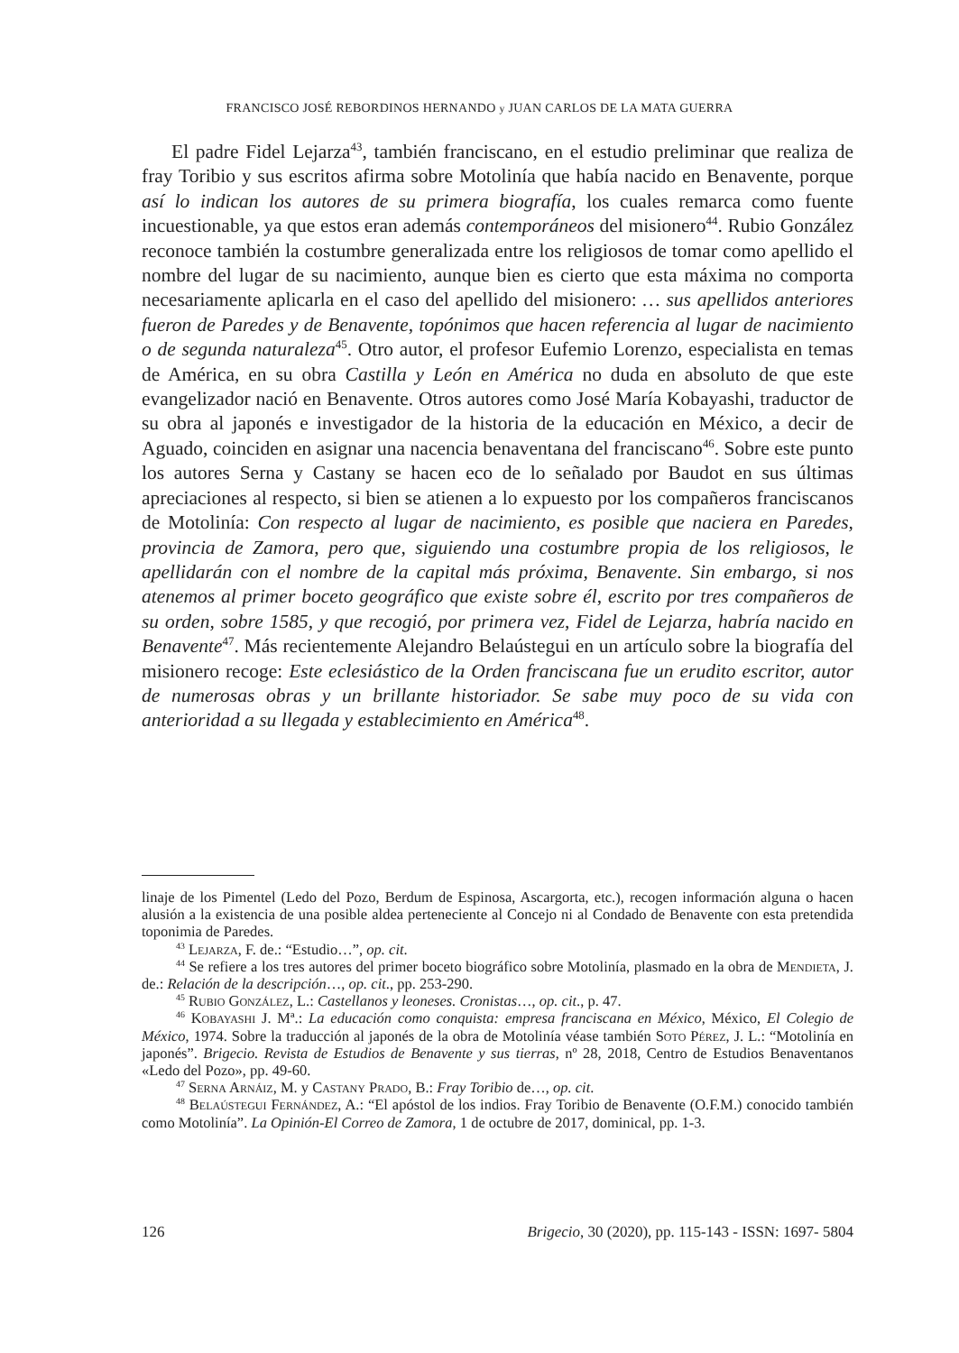FRANCISCO JOSÉ REBORDINOS HERNANDO y JUAN CARLOS DE LA MATA GUERRA
El padre Fidel Lejarza<sup>43</sup>, también franciscano, en el estudio preliminar que realiza de fray Toribio y sus escritos afirma sobre Motolinía que había nacido en Benavente, porque así lo indican los autores de su primera biografía, los cuales remarca como fuente incuestionable, ya que estos eran además contemporáneos del misionero<sup>44</sup>. Rubio González reconoce también la costumbre generalizada entre los religiosos de tomar como apellido el nombre del lugar de su nacimiento, aunque bien es cierto que esta máxima no comporta necesariamente aplicarla en el caso del apellido del misionero: … sus apellidos anteriores fueron de Paredes y de Benavente, topónimos que hacen referencia al lugar de nacimiento o de segunda naturaleza<sup>45</sup>. Otro autor, el profesor Eufemio Lorenzo, especialista en temas de América, en su obra Castilla y León en América no duda en absoluto de que este evangelizador nació en Benavente. Otros autores como José María Kobayashi, traductor de su obra al japonés e investigador de la historia de la educación en México, a decir de Aguado, coinciden en asignar una nacencia benaventana del franciscano<sup>46</sup>. Sobre este punto los autores Serna y Castany se hacen eco de lo señalado por Baudot en sus últimas apreciaciones al respecto, si bien se atienen a lo expuesto por los compañeros franciscanos de Motolinía: Con respecto al lugar de nacimiento, es posible que naciera en Paredes, provincia de Zamora, pero que, siguiendo una costumbre propia de los religiosos, le apellidarán con el nombre de la capital más próxima, Benavente. Sin embargo, si nos atenemos al primer boceto geográfico que existe sobre él, escrito por tres compañeros de su orden, sobre 1585, y que recogió, por primera vez, Fidel de Lejarza, habría nacido en Benavente<sup>47</sup>. Más recientemente Alejandro Belaústegui en un artículo sobre la biografía del misionero recoge: Este eclesiástico de la Orden franciscana fue un erudito escritor, autor de numerosas obras y un brillante historiador. Se sabe muy poco de su vida con anterioridad a su llegada y establecimiento en América<sup>48</sup>.
linaje de los Pimentel (Ledo del Pozo, Berdum de Espinosa, Ascargorta, etc.), recogen información alguna o hacen alusión a la existencia de una posible aldea perteneciente al Concejo ni al Condado de Benavente con esta pretendida toponimia de Paredes.
<sup>43</sup> Lejarza, F. de.: “Estudio…”, op. cit.
<sup>44</sup> Se refiere a los tres autores del primer boceto biográfico sobre Motolinía, plasmado en la obra de Mendieta, J. de.: Relación de la descripción…, op. cit., pp. 253-290.
<sup>45</sup> Rubio González, L.: Castellanos y leoneses. Cronistas…, op. cit., p. 47.
<sup>46</sup> Kobayashi J. Mª.: La educación como conquista: empresa franciscana en México, México, El Colegio de México, 1974. Sobre la traducción al japonés de la obra de Motolinía véase también Soto Pérez, J. L.: “Motolinía en japonés”. Brigecio. Revista de Estudios de Benavente y sus tierras, nº 28, 2018, Centro de Estudios Benaventanos «Ledo del Pozo», pp. 49-60.
<sup>47</sup> Serna Arnáiz, M. y Castany Prado, B.: Fray Toribio de…, op. cit.
<sup>48</sup> Belaústegui Fernández, A.: “El apóstol de los indios. Fray Toribio de Benavente (O.F.M.) conocido también como Motolinía”. La Opinión-El Correo de Zamora, 1 de octubre de 2017, dominical, pp. 1-3.
126 Brigecio, 30 (2020), pp. 115-143 - ISSN: 1697- 5804